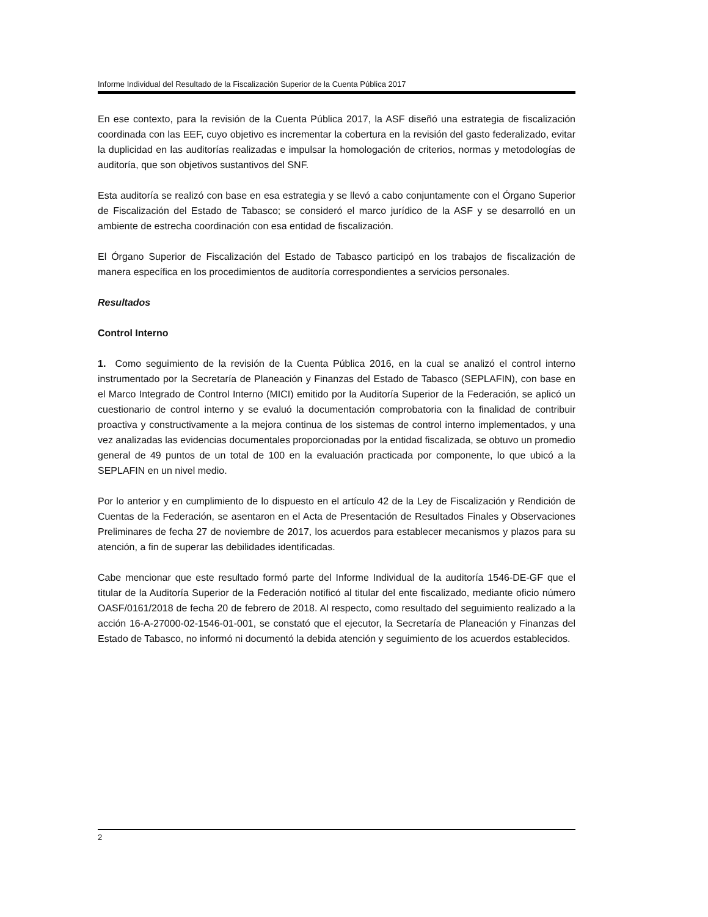Informe Individual del Resultado de la Fiscalización Superior de la Cuenta Pública 2017
En ese contexto, para la revisión de la Cuenta Pública 2017, la ASF diseñó una estrategia de fiscalización coordinada con las EEF, cuyo objetivo es incrementar la cobertura en la revisión del gasto federalizado, evitar la duplicidad en las auditorías realizadas e impulsar la homologación de criterios, normas y metodologías de auditoría, que son objetivos sustantivos del SNF.
Esta auditoría se realizó con base en esa estrategia y se llevó a cabo conjuntamente con el Órgano Superior de Fiscalización del Estado de Tabasco; se consideró el marco jurídico de la ASF y se desarrolló en un ambiente de estrecha coordinación con esa entidad de fiscalización.
El Órgano Superior de Fiscalización del Estado de Tabasco participó en los trabajos de fiscalización de manera específica en los procedimientos de auditoría correspondientes a servicios personales.
Resultados
Control Interno
1. Como seguimiento de la revisión de la Cuenta Pública 2016, en la cual se analizó el control interno instrumentado por la Secretaría de Planeación y Finanzas del Estado de Tabasco (SEPLAFIN), con base en el Marco Integrado de Control Interno (MICI) emitido por la Auditoría Superior de la Federación, se aplicó un cuestionario de control interno y se evaluó la documentación comprobatoria con la finalidad de contribuir proactiva y constructivamente a la mejora continua de los sistemas de control interno implementados, y una vez analizadas las evidencias documentales proporcionadas por la entidad fiscalizada, se obtuvo un promedio general de 49 puntos de un total de 100 en la evaluación practicada por componente, lo que ubicó a la SEPLAFIN en un nivel medio.
Por lo anterior y en cumplimiento de lo dispuesto en el artículo 42 de la Ley de Fiscalización y Rendición de Cuentas de la Federación, se asentaron en el Acta de Presentación de Resultados Finales y Observaciones Preliminares de fecha 27 de noviembre de 2017, los acuerdos para establecer mecanismos y plazos para su atención, a fin de superar las debilidades identificadas.
Cabe mencionar que este resultado formó parte del Informe Individual de la auditoría 1546-DE-GF que el titular de la Auditoría Superior de la Federación notificó al titular del ente fiscalizado, mediante oficio número OASF/0161/2018 de fecha 20 de febrero de 2018. Al respecto, como resultado del seguimiento realizado a la acción 16-A-27000-02-1546-01-001, se constató que el ejecutor, la Secretaría de Planeación y Finanzas del Estado de Tabasco, no informó ni documentó la debida atención y seguimiento de los acuerdos establecidos.
2